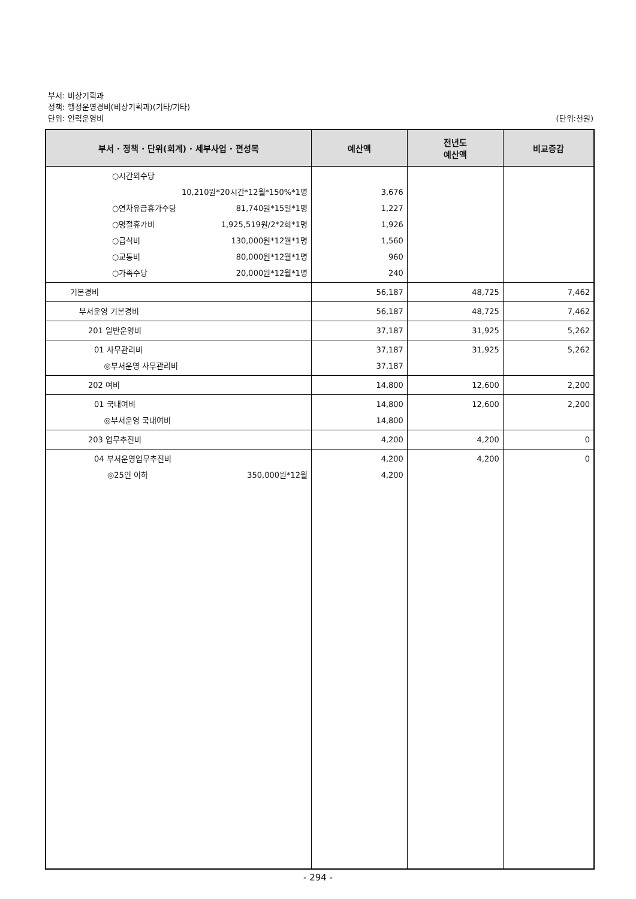부서: 비상기획과
정책: 행정운영경비(비상기획과)(기타/기타)
단위: 인력운영비 (단위:천원)
| 부서 · 정책 · 단위(회계) · 세부사업 · 편성목 | 예산액 | 전년도 예산액 | 비교증감 |
| --- | --- | --- | --- |
| ○시간외수당 10,210원*20시간*12월*150%*1명 ○연차유급휴가수당 81,740원*15일*1명 ○명절휴가비 1,925,519원/2*2회*1명 ○급식비 130,000원*12월*1명 ○교통비 80,000원*12월*1명 ○가족수당 20,000원*12월*1명 | 3,676 1,227 1,926 1,560 960 240 | | |
| 기본경비 | 56,187 | 48,725 | 7,462 |
| 부서운영 기본경비 | 56,187 | 48,725 | 7,462 |
| 201 일반운영비 | 37,187 | 31,925 | 5,262 |
| 01 사무관리비 ◎부서운영 사무관리비 | 37,187 37,187 | 31,925 | 5,262 |
| 202 여비 | 14,800 | 12,600 | 2,200 |
| 01 국내여비 ◎부서운영 국내여비 | 14,800 14,800 | 12,600 | 2,200 |
| 203 업무추진비 | 4,200 | 4,200 | 0 |
| 04 부서운영업무추진비 ◎25인 이하 350,000원*12월 | 4,200 4,200 | 4,200 | 0 |
- 294 -